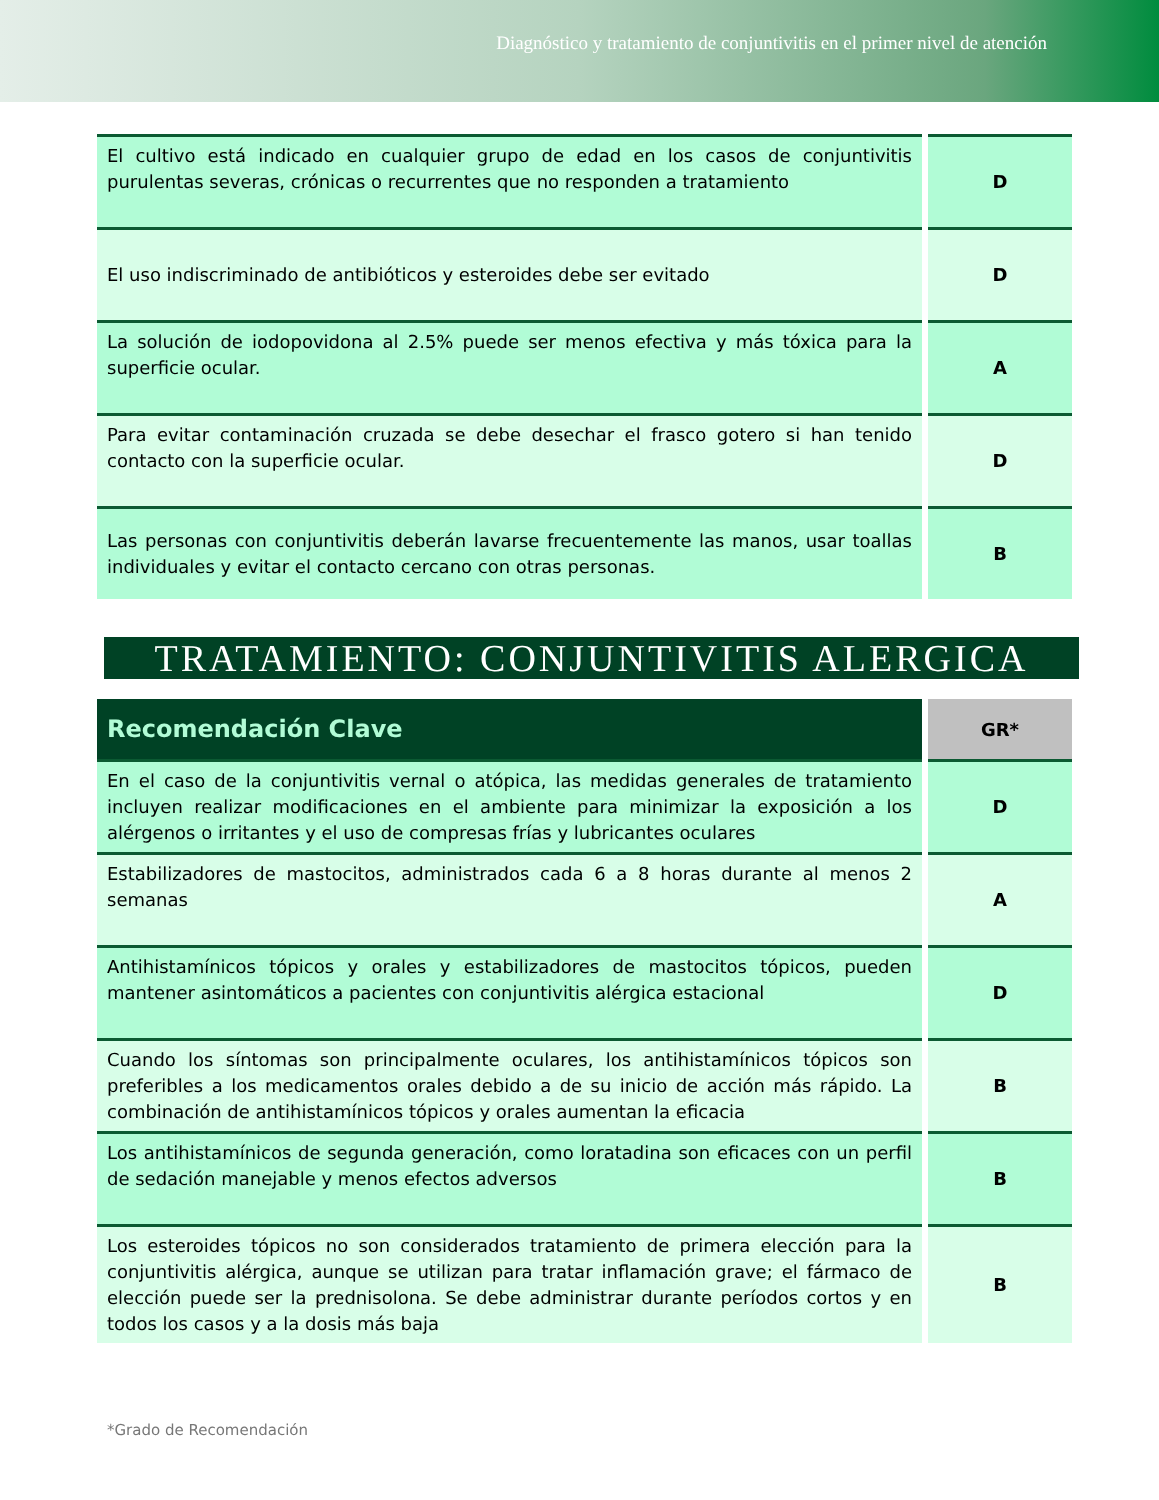Diagnóstico y tratamiento de conjuntivitis en el primer nivel de atención
| El cultivo está indicado en cualquier grupo de edad en los casos de conjuntivitis purulentas severas, crónicas o recurrentes que no responden a tratamiento | D |
| El uso indiscriminado de antibióticos y esteroides debe ser evitado | D |
| La solución de iodopovidona al 2.5% puede ser menos efectiva y más tóxica para la superficie ocular. | A |
| Para evitar contaminación cruzada se debe desechar el frasco gotero si han tenido contacto con la superficie ocular. | D |
| Las personas con conjuntivitis deberán lavarse frecuentemente las manos, usar toallas individuales y evitar el contacto cercano con otras personas. | B |
TRATAMIENTO: CONJUNTIVITIS ALERGICA
| Recomendación Clave | GR* |
| --- | --- |
| En el caso de la conjuntivitis vernal o atópica, las medidas generales de tratamiento incluyen realizar modificaciones en el ambiente para minimizar la exposición a los alérgenos o irritantes y el uso de compresas frías y lubricantes oculares | D |
| Estabilizadores de mastocitos, administrados cada 6 a 8 horas durante al menos 2 semanas | A |
| Antihistamínicos tópicos y orales y estabilizadores de mastocitos tópicos, pueden mantener asintomáticos a pacientes con conjuntivitis alérgica estacional | D |
| Cuando los síntomas son principalmente oculares, los antihistamínicos tópicos son preferibles a los medicamentos orales debido a de su inicio de acción más rápido. La combinación de antihistamínicos tópicos y orales aumentan la eficacia | B |
| Los antihistamínicos de segunda generación, como loratadina son eficaces con un perfil de sedación manejable y menos efectos adversos | B |
| Los esteroides tópicos no son considerados tratamiento de primera elección para la conjuntivitis alérgica, aunque se utilizan para tratar inflamación grave; el fármaco de elección puede ser la prednisolona. Se debe administrar durante períodos cortos y en todos los casos y a la dosis más baja | B |
*Grado de Recomendación